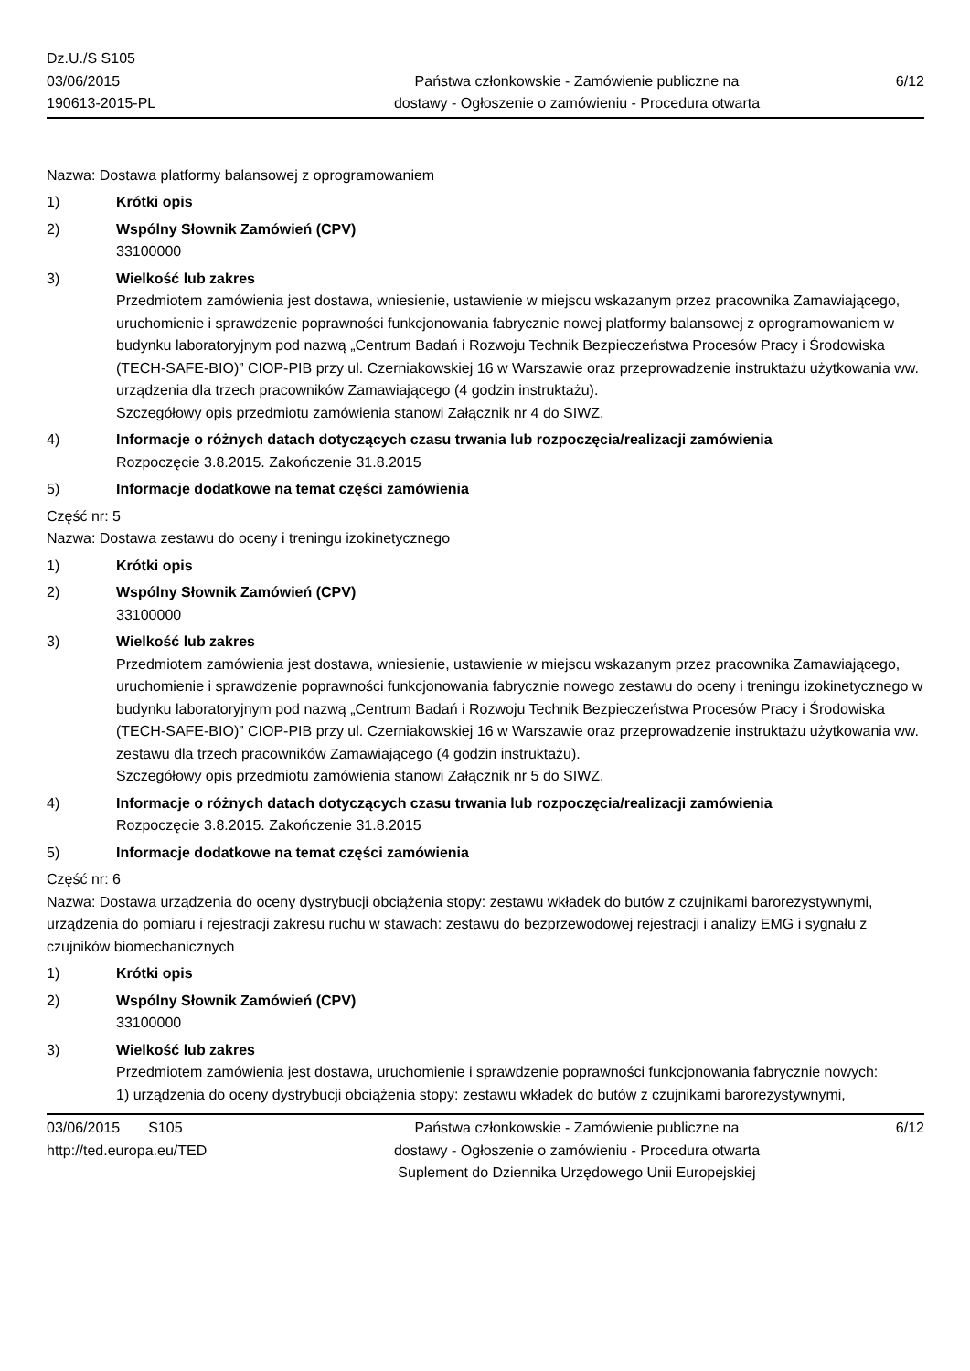Dz.U./S S105
03/06/2015
190613-2015-PL
Państwa członkowskie - Zamówienie publiczne na
dostawy - Ogłoszenie o zamówieniu - Procedura otwarta
6/12
Nazwa: Dostawa platformy balansowej z oprogramowaniem
1) Krótki opis
2) Wspólny Słownik Zamówień (CPV)
33100000
3) Wielkość lub zakres
Przedmiotem zamówienia jest dostawa, wniesienie, ustawienie w miejscu wskazanym przez pracownika Zamawiającego, uruchomienie i sprawdzenie poprawności funkcjonowania fabrycznie nowej platformy balansowej z oprogramowaniem w budynku laboratoryjnym pod nazwą „Centrum Badań i Rozwoju Technik Bezpieczeństwa Procesów Pracy i Środowiska (TECH-SAFE-BIO)” CIOP-PIB przy ul. Czerniakowskiej 16 w Warszawie oraz przeprowadzenie instruktażu użytkowania ww. urządzenia dla trzech pracowników Zamawiającego (4 godzin instruktażu).
Szczegółowy opis przedmiotu zamówienia stanowi Załącznik nr 4 do SIWZ.
4) Informacje o różnych datach dotyczących czasu trwania lub rozpoczęcia/realizacji zamówienia
Rozpoczęcie 3.8.2015. Zakończenie 31.8.2015
5) Informacje dodatkowe na temat części zamówienia
Część nr: 5
Nazwa: Dostawa zestawu do oceny i treningu izokinetycznego
1) Krótki opis
2) Wspólny Słownik Zamówień (CPV)
33100000
3) Wielkość lub zakres
Przedmiotem zamówienia jest dostawa, wniesienie, ustawienie w miejscu wskazanym przez pracownika Zamawiającego, uruchomienie i sprawdzenie poprawności funkcjonowania fabrycznie nowego zestawu do oceny i treningu izokinetycznego w budynku laboratoryjnym pod nazwą „Centrum Badań i Rozwoju Technik Bezpieczeństwa Procesów Pracy i Środowiska (TECH-SAFE-BIO)” CIOP-PIB przy ul. Czerniakowskiej 16 w Warszawie oraz przeprowadzenie instruktażu użytkowania ww. zestawu dla trzech pracowników Zamawiającego (4 godzin instruktażu).
Szczegółowy opis przedmiotu zamówienia stanowi Załącznik nr 5 do SIWZ.
4) Informacje o różnych datach dotyczących czasu trwania lub rozpoczęcia/realizacji zamówienia
Rozpoczęcie 3.8.2015. Zakończenie 31.8.2015
5) Informacje dodatkowe na temat części zamówienia
Część nr: 6
Nazwa: Dostawa urządzenia do oceny dystrybucji obciążenia stopy: zestawu wkładek do butów z czujnikami barorezystywnymi, urządzenia do pomiaru i rejestracji zakresu ruchu w stawach: zestawu do bezprzewodowej rejestracji i analizy EMG i sygnału z czujników biomechanicznych
1) Krótki opis
2) Wspólny Słownik Zamówień (CPV)
33100000
3) Wielkość lub zakres
Przedmiotem zamówienia jest dostawa, uruchomienie i sprawdzenie poprawności funkcjonowania fabrycznie nowych:
1) urządzenia do oceny dystrybucji obciążenia stopy: zestawu wkładek do butów z czujnikami barorezystywnymi,
03/06/2015 S105
http://ted.europa.eu/TED
Państwa członkowskie - Zamówienie publiczne na
dostawy - Ogłoszenie o zamówieniu - Procedura otwarta
Suplement do Dziennika Urzędowego Unii Europejskiej
6/12